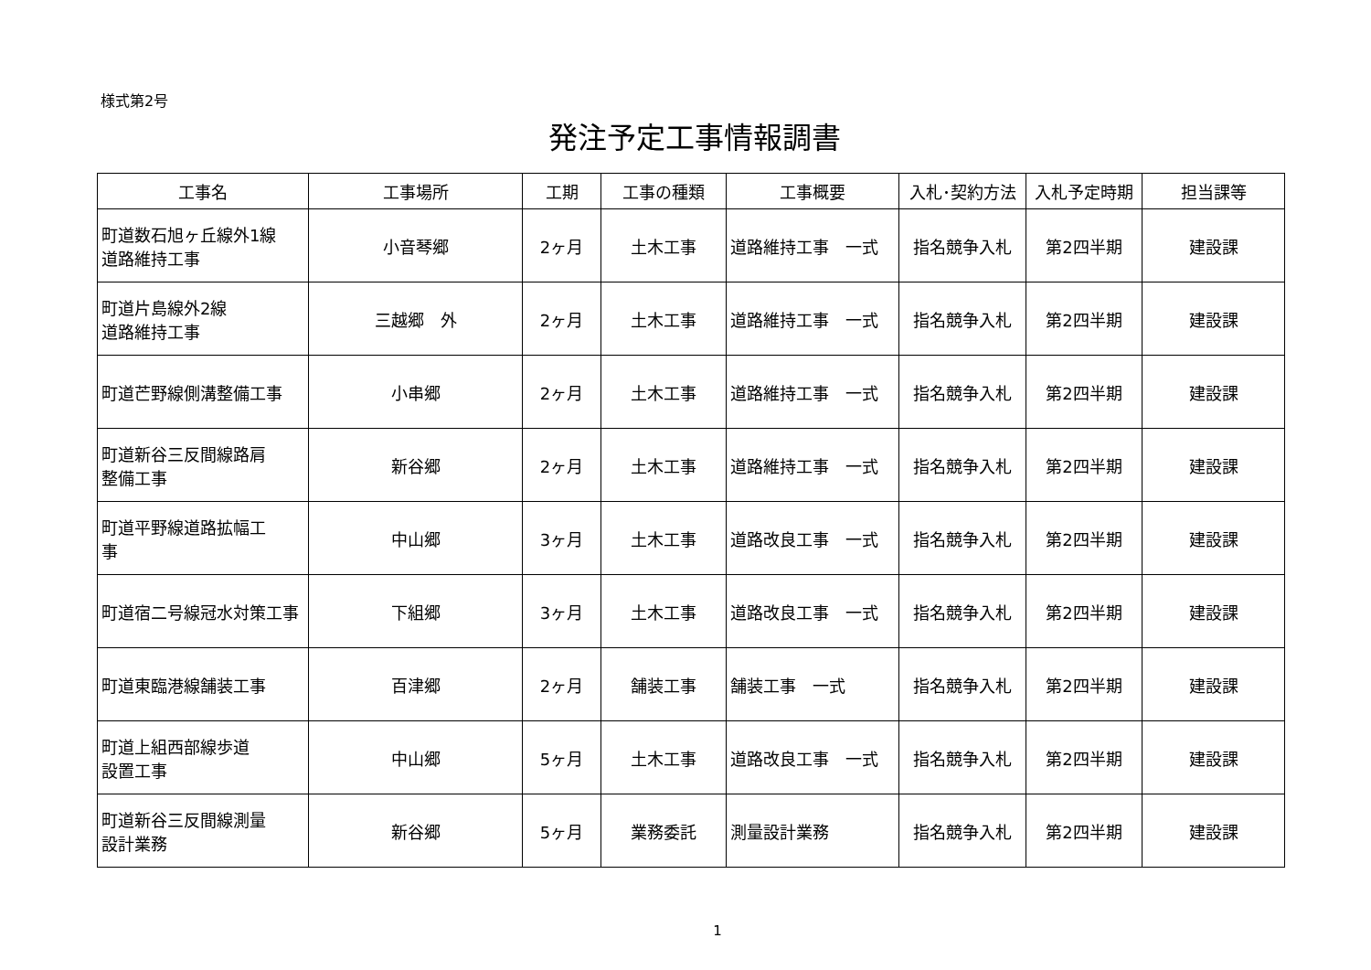様式第2号
発注予定工事情報調書
| 工事名 | 工事場所 | 工期 | 工事の種類 | 工事概要 | 入札･契約方法 | 入札予定時期 | 担当課等 |
| --- | --- | --- | --- | --- | --- | --- | --- |
| 町道数石旭ヶ丘線外1線 道路維持工事 | 小音琴郷 | 2ヶ月 | 土木工事 | 道路維持工事 一式 | 指名競争入札 | 第2四半期 | 建設課 |
| 町道片島線外2線 道路維持工事 | 三越郷 外 | 2ヶ月 | 土木工事 | 道路維持工事 一式 | 指名競争入札 | 第2四半期 | 建設課 |
| 町道芒野線側溝整備工事 | 小串郷 | 2ヶ月 | 土木工事 | 道路維持工事 一式 | 指名競争入札 | 第2四半期 | 建設課 |
| 町道新谷三反間線路肩 整備工事 | 新谷郷 | 2ヶ月 | 土木工事 | 道路維持工事 一式 | 指名競争入札 | 第2四半期 | 建設課 |
| 町道平野線道路拡幅工 事 | 中山郷 | 3ヶ月 | 土木工事 | 道路改良工事 一式 | 指名競争入札 | 第2四半期 | 建設課 |
| 町道宿二号線冠水対策工事 | 下組郷 | 3ヶ月 | 土木工事 | 道路改良工事 一式 | 指名競争入札 | 第2四半期 | 建設課 |
| 町道東臨港線舗装工事 | 百津郷 | 2ヶ月 | 舗装工事 | 舗装工事 一式 | 指名競争入札 | 第2四半期 | 建設課 |
| 町道上組西部線歩道 設置工事 | 中山郷 | 5ヶ月 | 土木工事 | 道路改良工事 一式 | 指名競争入札 | 第2四半期 | 建設課 |
| 町道新谷三反間線測量 設計業務 | 新谷郷 | 5ヶ月 | 業務委託 | 測量設計業務 | 指名競争入札 | 第2四半期 | 建設課 |
1